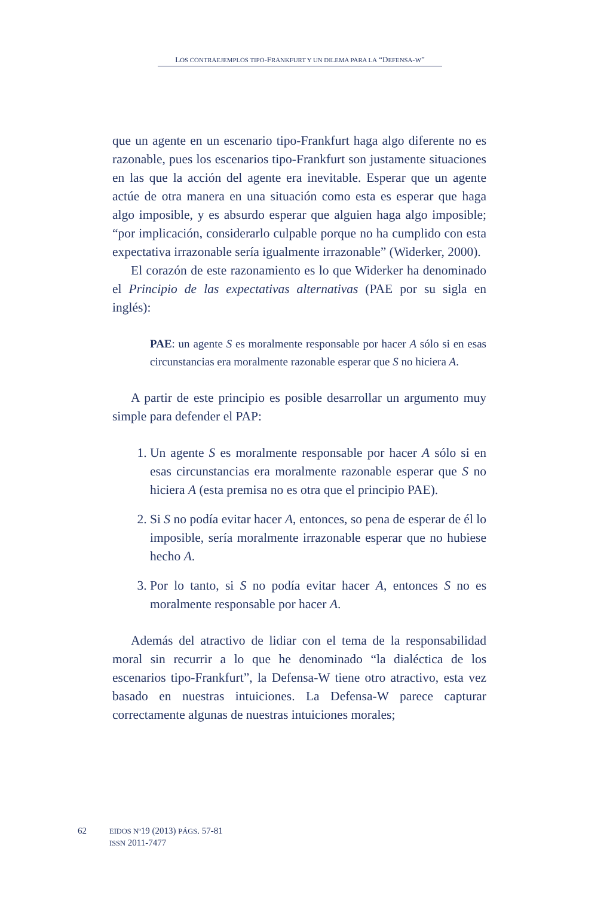LOS CONTRAEJEMPLOS TIPO-FRANKFURT Y UN DILEMA PARA LA “DEFENSA-W”
que un agente en un escenario tipo-Frankfurt haga algo diferente no es razonable, pues los escenarios tipo-Frankfurt son justamente situaciones en las que la acción del agente era inevitable. Esperar que un agente actúe de otra manera en una situación como esta es esperar que haga algo imposible, y es absurdo esperar que alguien haga algo imposible; “por implicación, considerarlo culpable porque no ha cumplido con esta expectativa irrazonable sería igualmente irrazonable” (Widerker, 2000).
El corazón de este razonamiento es lo que Widerker ha denominado el Principio de las expectativas alternativas (PAE por su sigla en inglés):
PAE: un agente S es moralmente responsable por hacer A sólo si en esas circunstancias era moralmente razonable esperar que S no hiciera A.
A partir de este principio es posible desarrollar un argumento muy simple para defender el PAP:
1. Un agente S es moralmente responsable por hacer A sólo si en esas circunstancias era moralmente razonable esperar que S no hiciera A (esta premisa no es otra que el principio PAE).
2. Si S no podía evitar hacer A, entonces, so pena de esperar de él lo imposible, sería moralmente irrazonable esperar que no hubiese hecho A.
3. Por lo tanto, si S no podía evitar hacer A, entonces S no es moralmente responsable por hacer A.
Además del atractivo de lidiar con el tema de la responsabilidad moral sin recurrir a lo que he denominado “la dialéctica de los escenarios tipo-Frankfurt”, la Defensa-W tiene otro atractivo, esta vez basado en nuestras intuiciones. La Defensa-W parece capturar correctamente algunas de nuestras intuiciones morales;
62 EIDOS Nº19 (2013) PÁGS. 57-81
ISSN 2011-7477